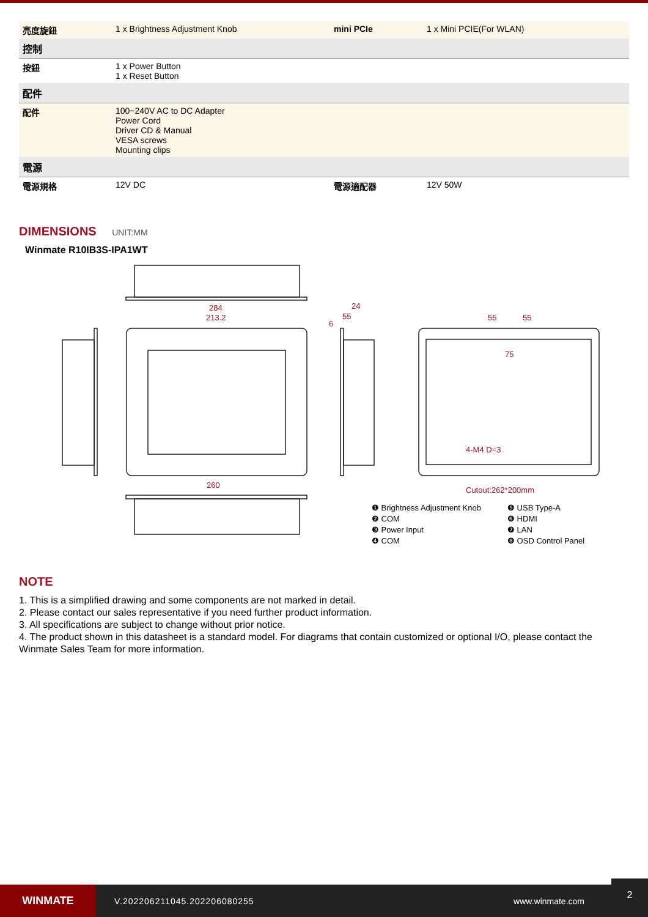| 亮度旋鈕 | 1 x Brightness Adjustment Knob | mini PCIe | 1 x Mini PCIE(For WLAN) |
| 控制 | | | |
| 按鈕 | 1 x Power Button 1 x Reset Button | | |
| 配件 | | | |
| 配件 | 100~240V AC to DC Adapter Power Cord Driver CD & Manual VESA screws Mounting clips | | |
| 電源 | | | |
| 電源規格 | 12V DC | 電源適配器 | 12V 50W |
DIMENSIONS UNIT:MM
Winmate R10IB3S-IPA1WT
284
213.2
260
24
55
6
55
55
75
4-M4 D=3
Cutout:262*200mm
❶ Brightness Adjustment Knob ❺ USB Type-A ❷ COM ❻ HDMI ❸ Power Input ❼ LAN ❹ COM ❽ OSD Control Panel
NOTE
1. This is a simplified drawing and some components are not marked in detail.
2. Please contact our sales representative if you need further product information.
3. All specifications are subject to change without prior notice.
4. The product shown in this datasheet is a standard model. For diagrams that contain customized or optional I/O, please contact the Winmate Sales Team for more information.
WINMATE
V.202206211045.202206080255 www.winmate.com
2